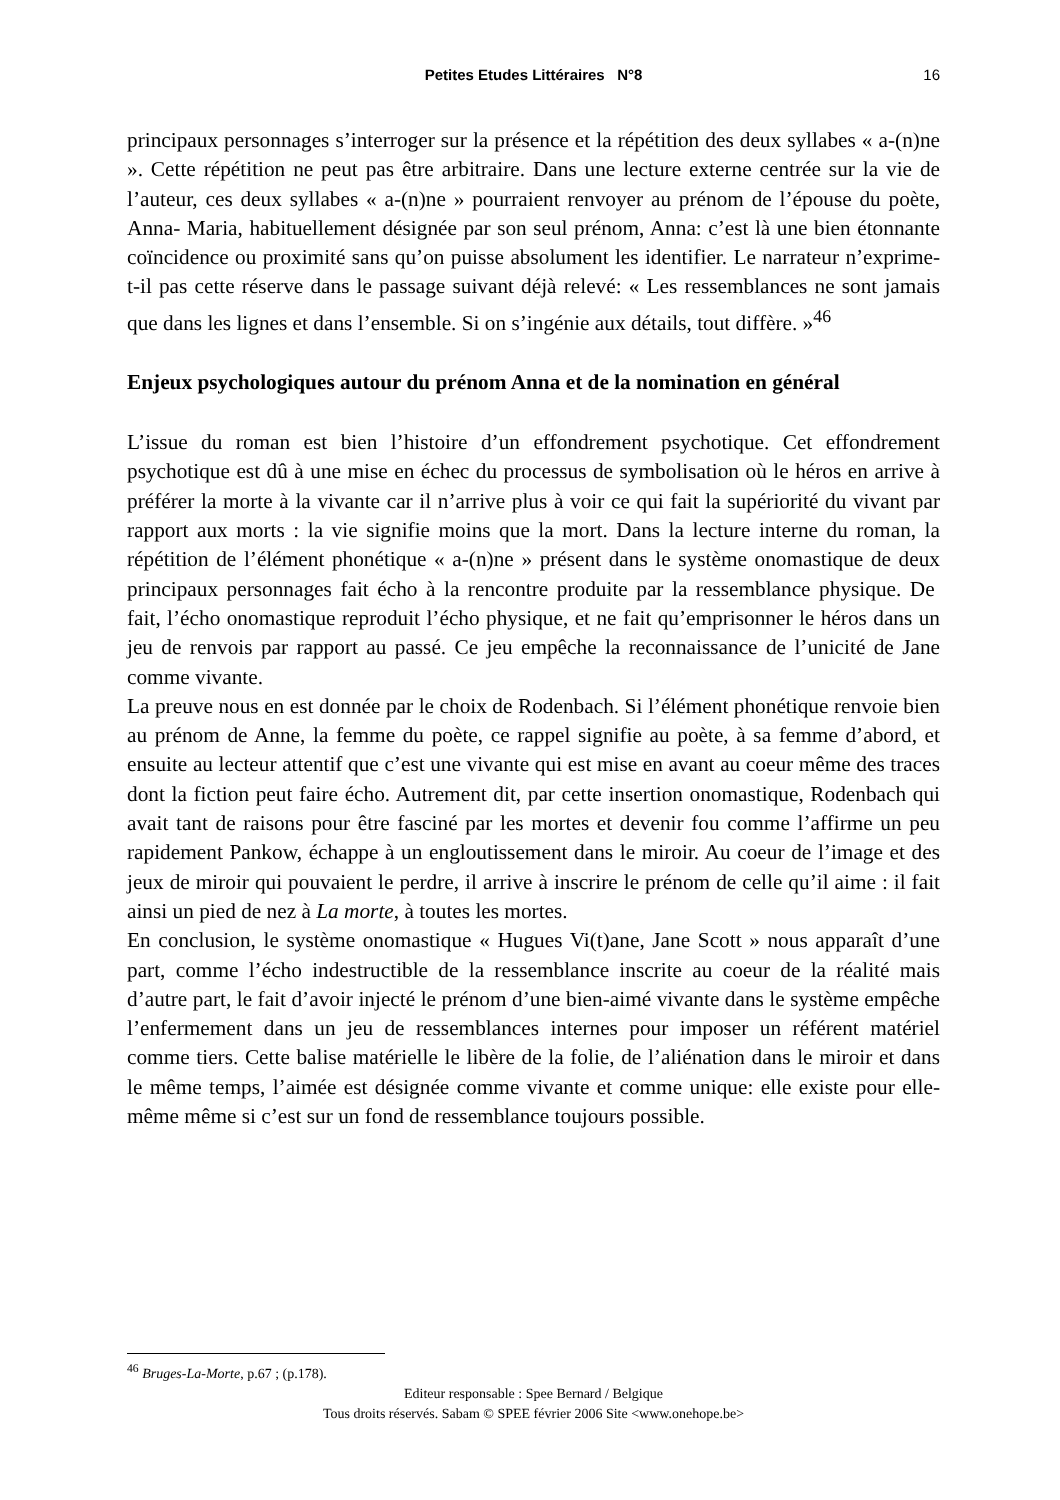Petites Etudes Littéraires N°8
16
principaux personnages s’interroger sur la présence et la répétition des deux syllabes « a-(n)ne ». Cette répétition ne peut pas être arbitraire. Dans une lecture externe centrée sur la vie de l’auteur, ces deux syllabes « a-(n)ne » pourraient renvoyer au prénom de l’épouse du poète, Anna- Maria, habituellement désignée par son seul prénom, Anna: c’est là une bien étonnante coïncidence ou proximité sans qu’on puisse absolument les identifier. Le narrateur n’exprime-t-il pas cette réserve dans le passage suivant déjà relevé: « Les ressemblances ne sont jamais que dans les lignes et dans l’ensemble. Si on s’ingénie aux détails, tout diffère. »<sup>46</sup>
Enjeux psychologiques autour du prénom Anna et de la nomination en général
L’issue du roman est bien l’histoire d’un effondrement psychotique. Cet effondrement psychotique est dû à une mise en échec du processus de symbolisation où le héros en arrive à préférer la morte à la vivante car il n’arrive plus à voir ce qui fait la supériorité du vivant par rapport aux morts : la vie signifie moins que la mort. Dans la lecture interne du roman, la répétition de l’élément phonétique « a-(n)ne » présent dans le système onomastique de deux principaux personnages fait écho à la rencontre produite par la ressemblance physique. De fait, l’écho onomastique reproduit l’écho physique, et ne fait qu’emprisonner le héros dans un jeu de renvois par rapport au passé. Ce jeu empêche la reconnaissance de l’unicité de Jane comme vivante.
La preuve nous en est donnée par le choix de Rodenbach. Si l’élément phonétique renvoie bien au prénom de Anne, la femme du poète, ce rappel signifie au poète, à sa femme d’abord, et ensuite au lecteur attentif que c’est une vivante qui est mise en avant au coeur même des traces dont la fiction peut faire écho. Autrement dit, par cette insertion onomastique, Rodenbach qui avait tant de raisons pour être fasciné par les mortes et devenir fou comme l’affirme un peu rapidement Pankow, échappe à un engloutissement dans le miroir. Au coeur de l’image et des jeux de miroir qui pouvaient le perdre, il arrive à inscrire le prénom de celle qu’il aime : il fait ainsi un pied de nez à La morte, à toutes les mortes.
En conclusion, le système onomastique « Hugues Vi(t)ane, Jane Scott » nous apparaît d’une part, comme l’écho indestructible de la ressemblance inscrite au coeur de la réalité mais d’autre part, le fait d’avoir injecté le prénom d’une bien-aimé vivante dans le système empêche l’enfermement dans un jeu de ressemblances internes pour imposer un référent matériel comme tiers. Cette balise matérielle le libère de la folie, de l’aliénation dans le miroir et dans le même temps, l’aimée est désignée comme vivante et comme unique: elle existe pour elle-même même si c’est sur un fond de ressemblance toujours possible.
<sup>46</sup> Bruges-La-Morte, p.67 ; (p.178).
Editeur responsable : Spee Bernard / Belgique
Tous droits réservés. Sabam © SPEE février 2006 Site <www.onehope.be>